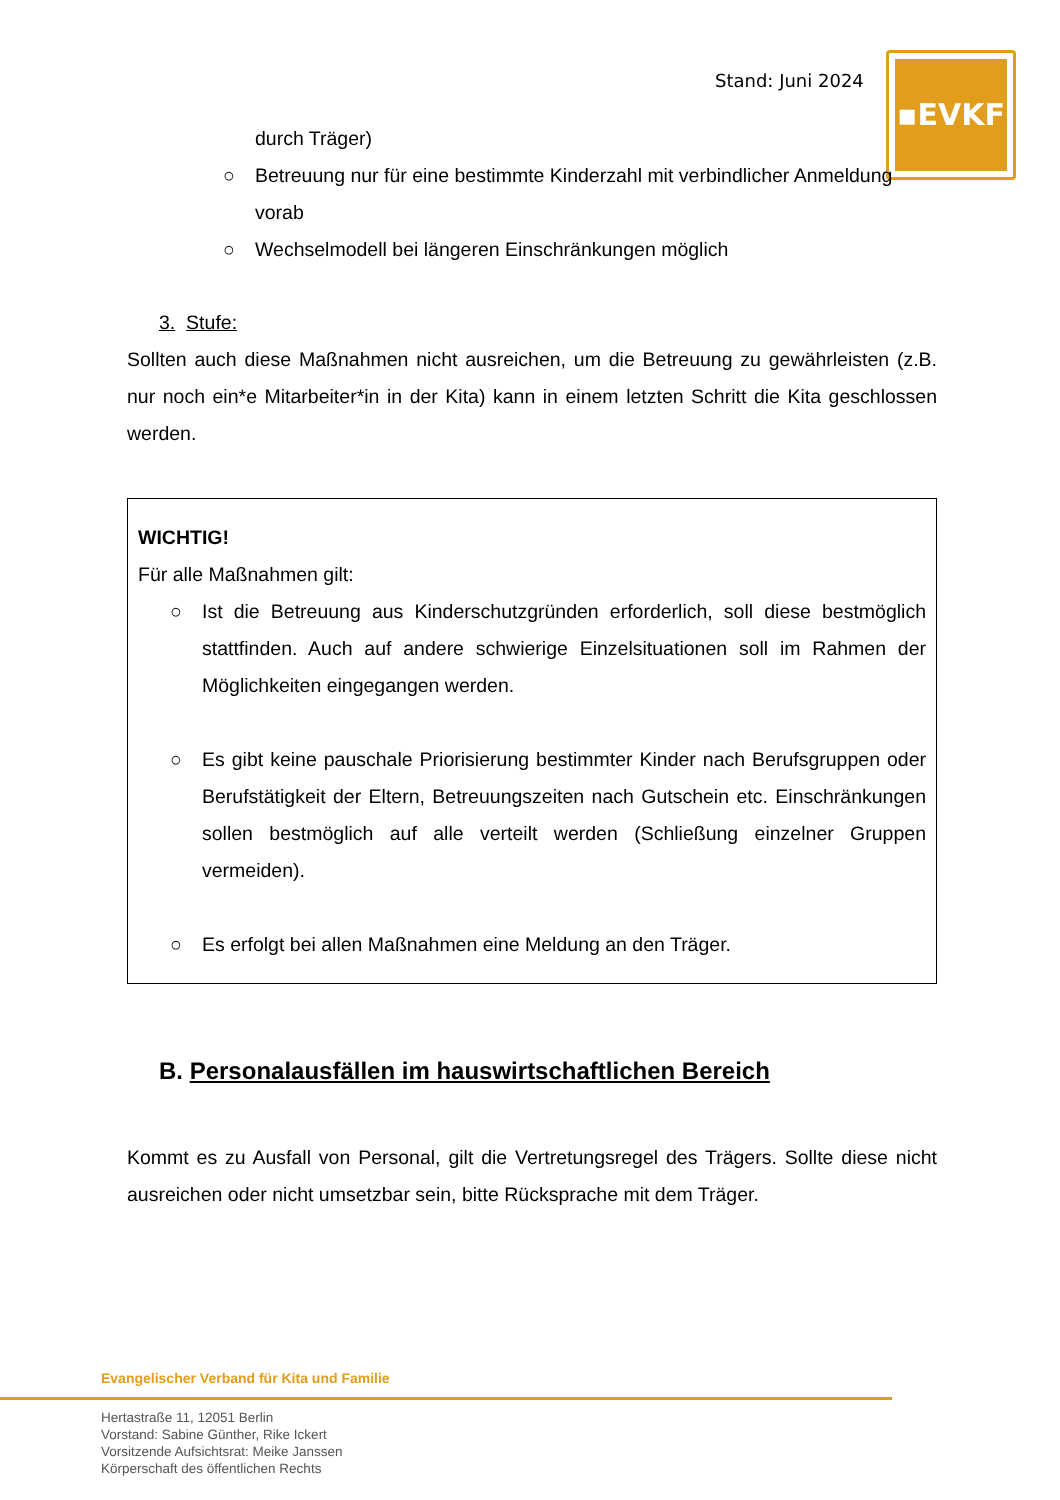Stand: Juni 2024 ▪EVKF
durch Träger)
○ Betreuung nur für eine bestimmte Kinderzahl mit verbindlicher Anmeldung vorab
○ Wechselmodell bei längeren Einschränkungen möglich
3. Stufe:
Sollten auch diese Maßnahmen nicht ausreichen, um die Betreuung zu gewährleisten (z.B. nur noch ein*e Mitarbeiter*in in der Kita) kann in einem letzten Schritt die Kita geschlossen werden.
WICHTIG!
Für alle Maßnahmen gilt:
○ Ist die Betreuung aus Kinderschutzgründen erforderlich, soll diese bestmöglich stattfinden. Auch auf andere schwierige Einzelsituationen soll im Rahmen der Möglichkeiten eingegangen werden.
○ Es gibt keine pauschale Priorisierung bestimmter Kinder nach Berufsgruppen oder Berufstätigkeit der Eltern, Betreuungszeiten nach Gutschein etc. Einschränkungen sollen bestmöglich auf alle verteilt werden (Schließung einzelner Gruppen vermeiden).
○ Es erfolgt bei allen Maßnahmen eine Meldung an den Träger.
B. Personalausfällen im hauswirtschaftlichen Bereich
Kommt es zu Ausfall von Personal, gilt die Vertretungsregel des Trägers. Sollte diese nicht ausreichen oder nicht umsetzbar sein, bitte Rücksprache mit dem Träger.
Evangelischer Verband für Kita und Familie
Hertastraße 11, 12051 Berlin
Vorstand: Sabine Günther, Rike Ickert
Vorsitzende Aufsichtsrat: Meike Janssen
Körperschaft des öffentlichen Rechts